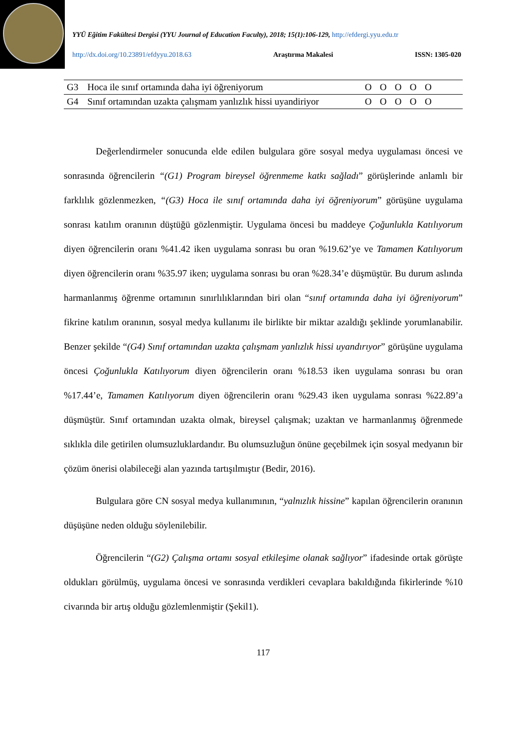YYÜ Eğitim Fakültesi Dergisi (YYU Journal of Education Faculty), 2018; 15(1):106-129, http://efdergi.yyu.edu.tr
http://dx.doi.org/10.23891/efdyyu.2018.63 Araştırma Makalesi ISSN: 1305-020
| G3 | Hoca ile sınıf ortamında daha iyi öğreniyorum | O | O | O | O | O | |
| G4 | Sınıf ortamından uzakta çalışmam yanlızlık hissi uyandiriyor | O | O | O | O | O | |
Değerlendirmeler sonucunda elde edilen bulgulara göre sosyal medya uygulaması öncesi ve sonrasında öğrencilerin “(G1) Program bireysel öğrenmeme katkı sağladı” görüşlerinde anlamlı bir farklılık gözlenmezken, “(G3) Hoca ile sınıf ortamında daha iyi öğreniyorum” görüşüne uygulama sonrası katılım oranının düştüğü gözlenmiştir. Uygulama öncesi bu maddeye Çoğunlukla Katılıyorum diyen öğrencilerin oranı %41.42 iken uygulama sonrası bu oran %19.62’ye ve Tamamen Katılıyorum diyen öğrencilerin oranı %35.97 iken; uygulama sonrası bu oran %28.34’e düşmüştür. Bu durum aslında harmanlanmış öğrenme ortamının sınırlılıklarından biri olan “sınıf ortamında daha iyi öğreniyorum” fikrine katılım oranının, sosyal medya kullanımı ile birlikte bir miktar azaldığı şeklinde yorumlanabilir. Benzer şekilde “(G4) Sınıf ortamından uzakta çalışmam yanlızlık hissi uyandırıyor” görüşüne uygulama öncesi Çoğunlukla Katılıyorum diyen öğrencilerin oranı %18.53 iken uygulama sonrası bu oran %17.44’e, Tamamen Katılıyorum diyen öğrencilerin oranı %29.43 iken uygulama sonrası %22.89’a düşmüştür. Sınıf ortamından uzakta olmak, bireysel çalışmak; uzaktan ve harmanlanmış öğrenmede sıklıkla dile getirilen olumsuzluklardandır. Bu olumsuzluğun önüne geçebilmek için sosyal medyanın bir çözüm önerisi olabileceği alan yazında tartışılmıştır (Bedir, 2016).
Bulgulara göre CN sosyal medya kullanımının, “yalnızlık hissine” kapılan öğrencilerin oranının düşüşüne neden olduğu söylenilebilir.
Öğrencilerin “(G2) Çalışma ortamı sosyal etkileşime olanak sağlıyor” ifadesinde ortak görüşte oldukları görülmüş, uygulama öncesi ve sonrasında verdikleri cevaplara bakıldığında fikirlerinde %10 civarında bir artış olduğu gözlemlenmiştir (Şekil1).
117